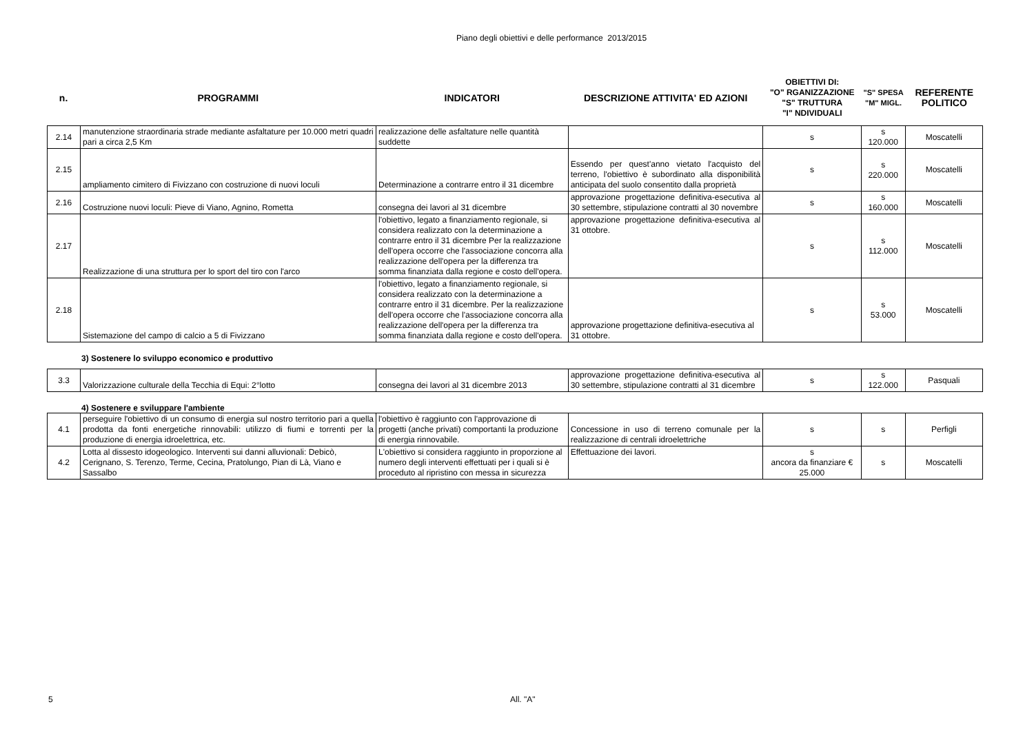Piano degli obiettivi e delle performance 2013/2015
| n. | PROGRAMMI | INDICATORI | DESCRIZIONE ATTIVITA' ED AZIONI | OBIETTIVI DI: "O" RGANIZZAZIONE "S" TRUTTURA "I" NDIVIDUALI | "S" SPESA "M" MIGL. | REFERENTE POLITICO |
| 2.14 | manutenzione straordinaria strade mediante asfaltature per 10.000 metri quadri pari a circa 2,5 Km | realizzazione delle asfaltature nelle quantità suddette | | s | s 120.000 | Moscatelli |
| 2.15 | ampliamento cimitero di Fivizzano con costruzione di nuovi loculi | Determinazione a contrarre entro il 31 dicembre | Essendo per quest'anno vietato l'acquisto del terreno, l'obiettivo è subordinato alla disponibilità anticipata del suolo consentito dalla proprietà | s | s 220.000 | Moscatelli |
| 2.16 | Costruzione nuovi loculi: Pieve di Viano, Agnino, Rometta | consegna dei lavori al 31 dicembre | approvazione progettazione definitiva-esecutiva al 30 settembre, stipulazione contratti al 30 novembre | s | s 160.000 | Moscatelli |
| 2.17 | Realizzazione di una struttura per lo sport del tiro con l'arco | l'obiettivo, legato a finanziamento regionale, si considera realizzato con la determinazione a contrarre entro il 31 dicembre Per la realizzazione dell'opera occorre che l'associazione concorra alla realizzazione dell'opera per la differenza tra somma finanziata dalla regione e costo dell'opera. | approvazione progettazione definitiva-esecutiva al 31 ottobre. | s | s 112.000 | Moscatelli |
| 2.18 | Sistemazione del campo di calcio a 5 di Fivizzano | l'obiettivo, legato a finanziamento regionale, si considera realizzato con la determinazione a contrarre entro il 31 dicembre. Per la realizzazione dell'opera occorre che l'associazione concorra alla realizzazione dell'opera per la differenza tra somma finanziata dalla regione e costo dell'opera. | approvazione progettazione definitiva-esecutiva al 31 ottobre. | s | s 53.000 | Moscatelli |
3) Sostenere lo sviluppo economico e produttivo
| 3.3 | Valorizzazione culturale della Tecchia di Equi: 2°lotto | consegna dei lavori al 31 dicembre 2013 | approvazione progettazione definitiva-esecutiva al 30 settembre, stipulazione contratti al 31 dicembre | s | s 122.000 | Pasquali |
4) Sostenere e sviluppare l'ambiente
| 4.1 | perseguire l'obiettivo di un consumo di energia sul nostro territorio pari a quella prodotta da fonti energetiche rinnovabili: utilizzo di fiumi e torrenti per la produzione di energia idroelettrica, etc. | l'obiettivo è raggiunto con l'approvazione di progetti (anche privati) comportanti la produzione di energia rinnovabile. | Concessione in uso di terreno comunale per la realizzazione di centrali idroelettriche | s | s | Perfigli |
| 4.2 | Lotta al dissesto idogeologico. Interventi sui danni alluvionali: Debicò, Cerignano, S. Terenzo, Terme, Cecina, Pratolungo, Pian di Là, Viano e Sassalbo | L'obiettivo si considera raggiunto in proporzione al numero degli interventi effettuati per i quali si è proceduto al ripristino con messa in sicurezza | Effettuazione dei lavori. | s ancora da finanziare € 25.000 | s | Moscatelli |
5 All. "A"